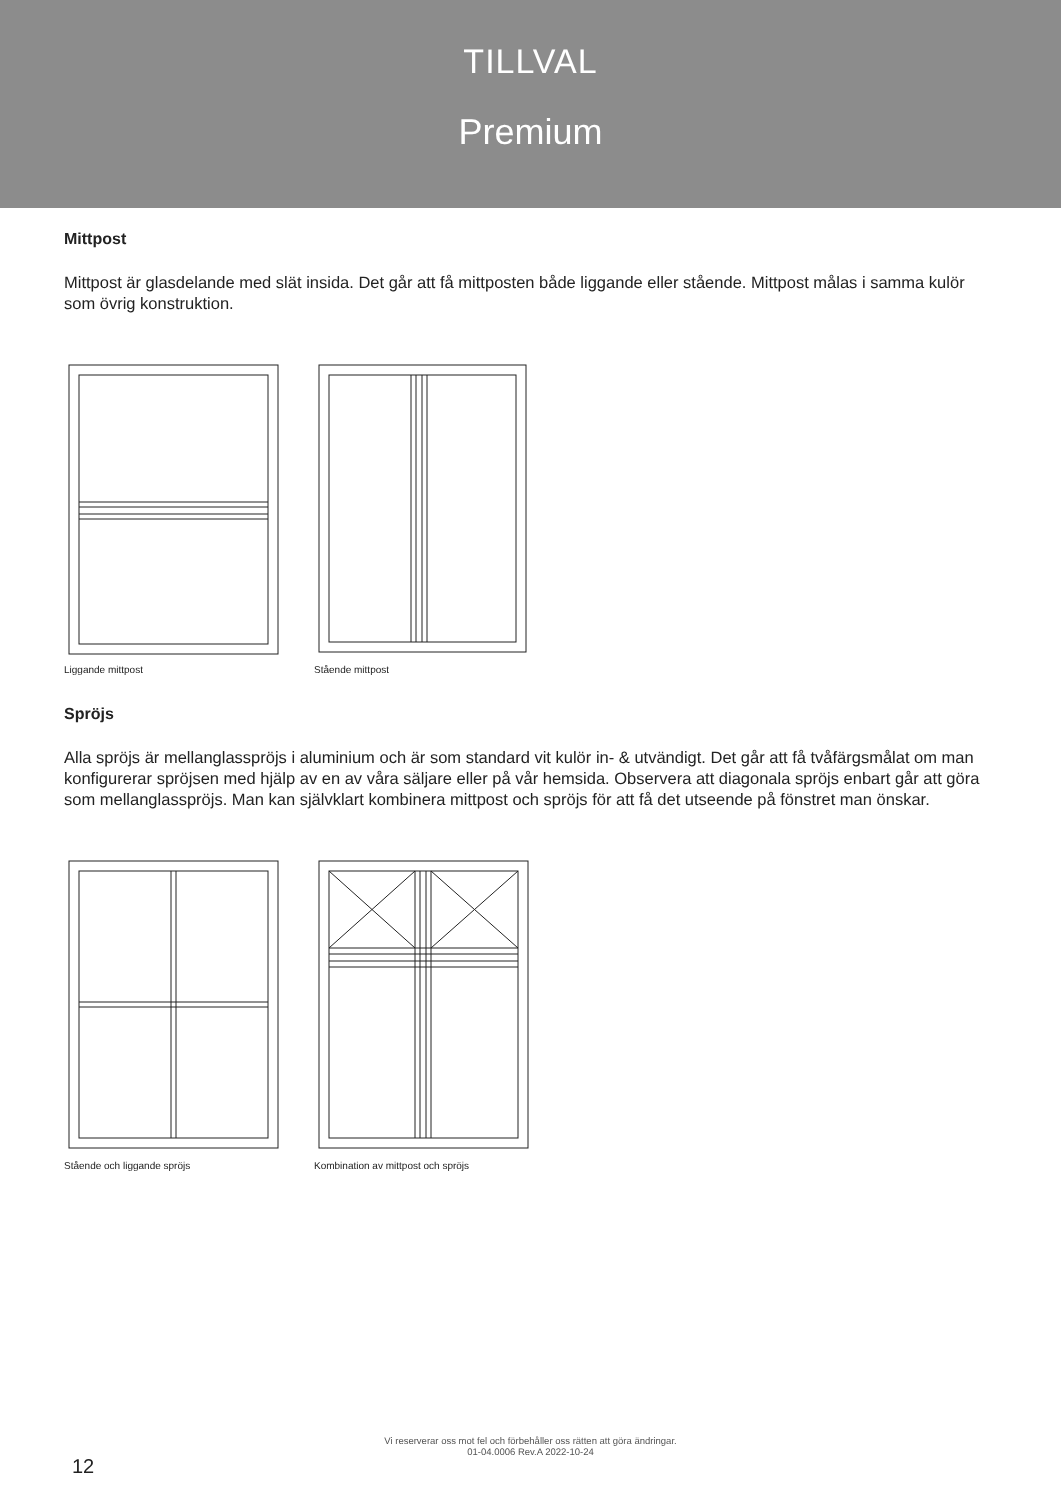TILLVAL
Premium
Mittpost
Mittpost är glasdelande med slät insida. Det går att få mittposten både liggande eller stående. Mittpost målas i samma kulör som övrig konstruktion.
Liggande mittpost Stående mittpost
Spröjs
Alla spröjs är mellanglasspröjs i aluminium och är som standard vit kulör in- & utvändigt. Det går att få tvåfärgsmålat om man konfigurerar spröjsen med hjälp av en av våra säljare eller på vår hemsida. Observera att diagonala spröjs enbart går att göra som mellanglasspröjs. Man kan självklart kombinera mittpost och spröjs för att få det utseende på fönstret man önskar.
Stående och liggande spröjs Kombination av mittpost och spröjs
Vi reserverar oss mot fel och förbehåller oss rätten att göra ändringar.
01-04.0006 Rev.A 2022-10-24
12